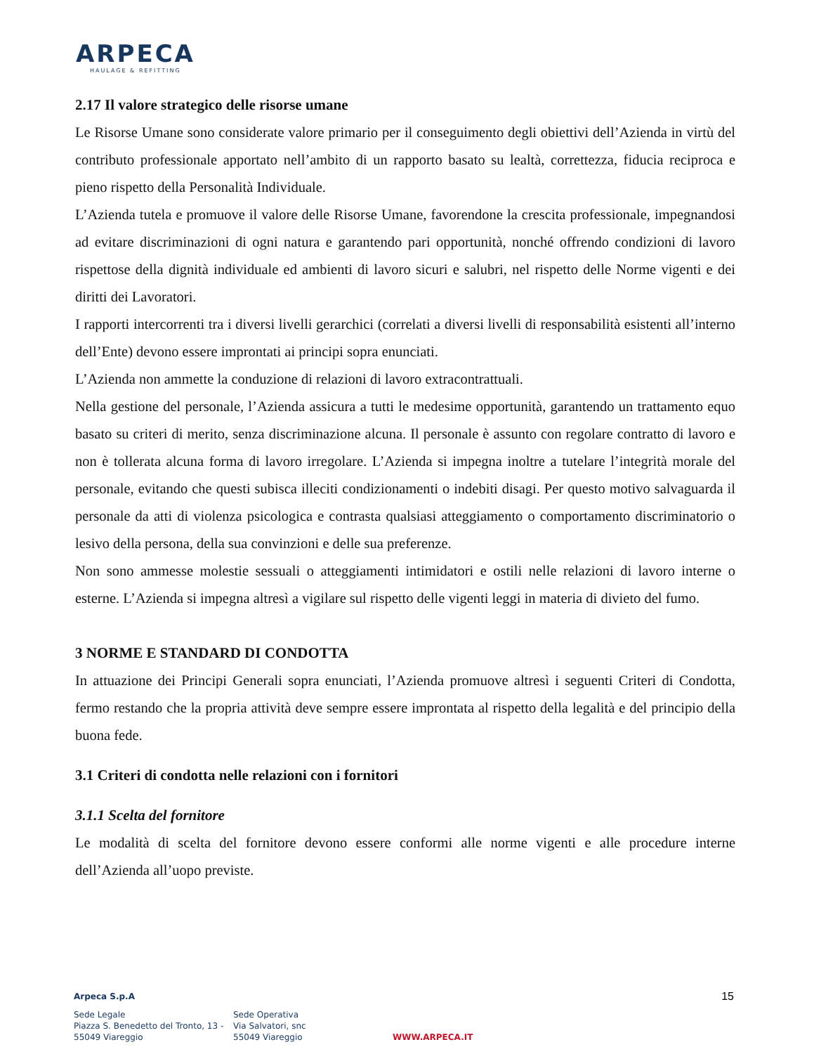ARPECA
HAULAGE & REFITTING
2.17 Il valore strategico delle risorse umane
Le Risorse Umane sono considerate valore primario per il conseguimento degli obiettivi dell’Azienda in virtù del contributo professionale apportato nell’ambito di un rapporto basato su lealtà, correttezza, fiducia reciproca e pieno rispetto della Personalità Individuale.
L’Azienda tutela e promuove il valore delle Risorse Umane, favorendone la crescita professionale, impegnandosi ad evitare discriminazioni di ogni natura e garantendo pari opportunità, nonché offrendo condizioni di lavoro rispettose della dignità individuale ed ambienti di lavoro sicuri e salubri, nel rispetto delle Norme vigenti e dei diritti dei Lavoratori.
I rapporti intercorrenti tra i diversi livelli gerarchici (correlati a diversi livelli di responsabilità esistenti all’interno dell’Ente) devono essere improntati ai principi sopra enunciati.
L’Azienda non ammette la conduzione di relazioni di lavoro extracontrattuali.
Nella gestione del personale, l’Azienda assicura a tutti le medesime opportunità, garantendo un trattamento equo basato su criteri di merito, senza discriminazione alcuna. Il personale è assunto con regolare contratto di lavoro e non è tollerata alcuna forma di lavoro irregolare. L’Azienda si impegna inoltre a tutelare l’integrità morale del personale, evitando che questi subisca illeciti condizionamenti o indebiti disagi. Per questo motivo salvaguarda il personale da atti di violenza psicologica e contrasta qualsiasi atteggiamento o comportamento discriminatorio o lesivo della persona, della sua convinzioni e delle sua preferenze.
Non sono ammesse molestie sessuali o atteggiamenti intimidatori e ostili nelle relazioni di lavoro interne o esterne. L’Azienda si impegna altresì a vigilare sul rispetto delle vigenti leggi in materia di divieto del fumo.
3 NORME E STANDARD DI CONDOTTA
In attuazione dei Principi Generali sopra enunciati, l’Azienda promuove altresì i seguenti Criteri di Condotta, fermo restando che la propria attività deve sempre essere improntata al rispetto della legalità e del principio della buona fede.
3.1 Criteri di condotta nelle relazioni con i fornitori
3.1.1 Scelta del fornitore
Le modalità di scelta del fornitore devono essere conformi alle norme vigenti e alle procedure interne dell’Azienda all’uopo previste.
15
Arpeca S.p.A
Sede Legale
Piazza S. Benedetto del Tronto, 13 -
55049 Viareggio
Sede Operativa
Via Salvatori, snc
55049 Viareggio
WWW.ARPECA.IT